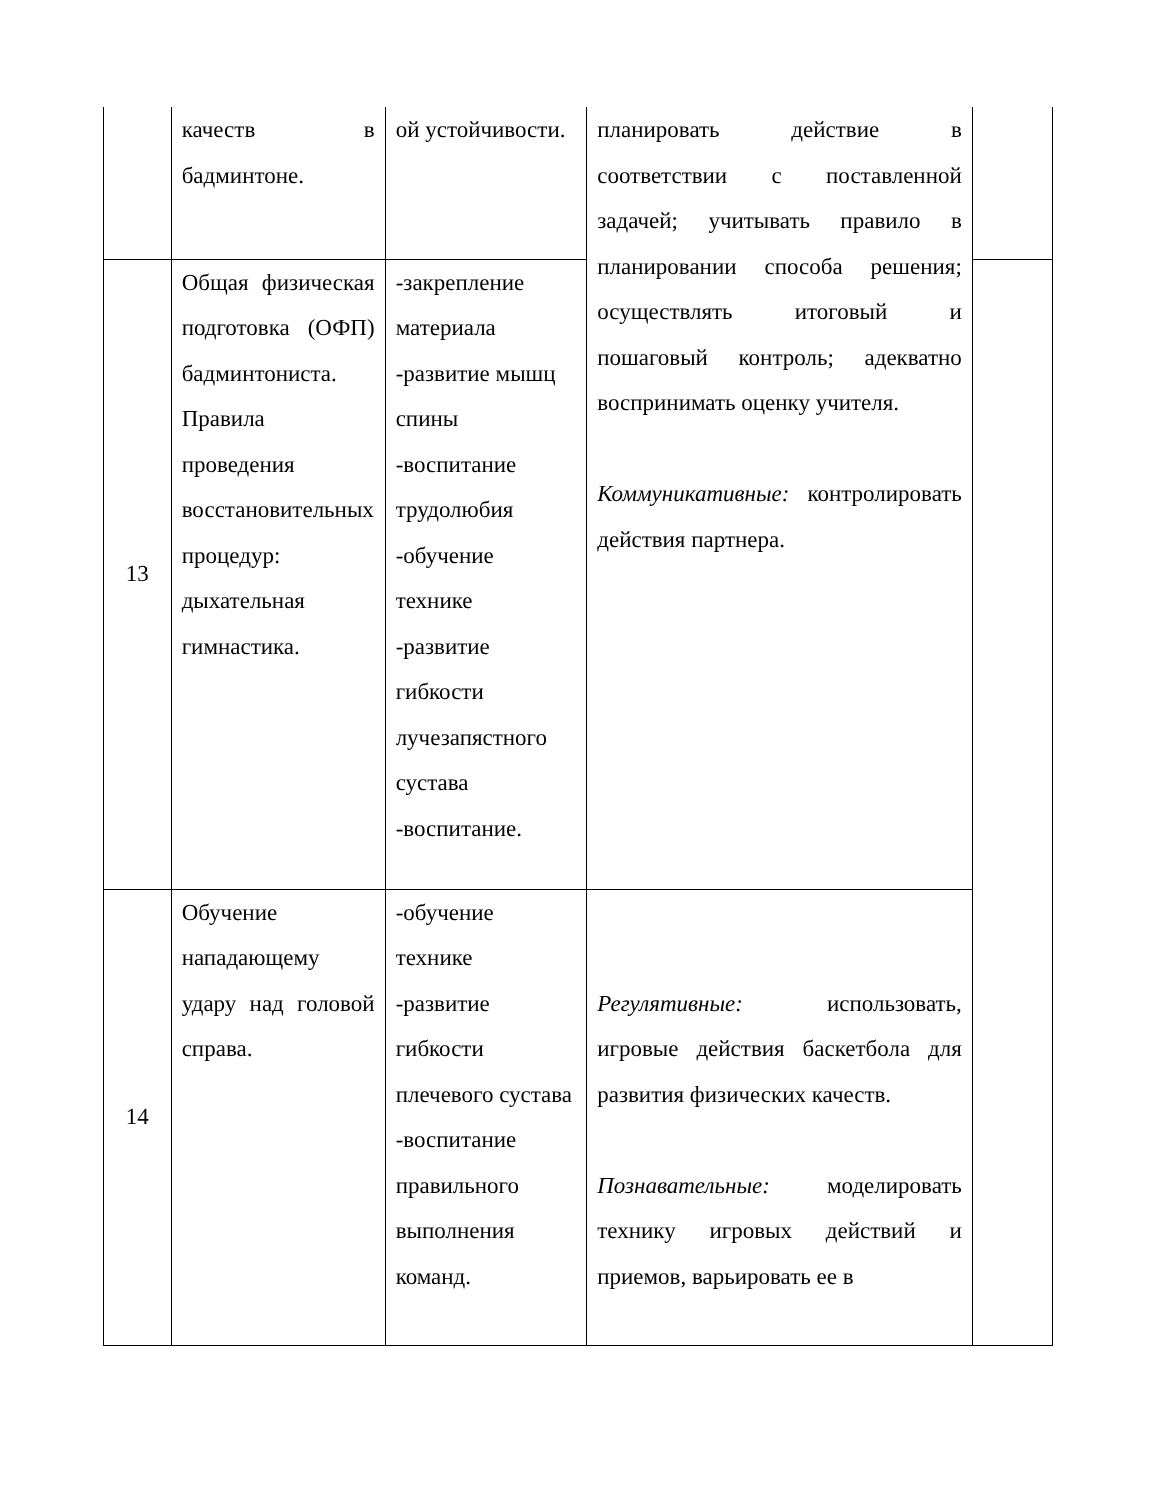| | качеств в бадминтоне. | ой устойчивости. | планировать действие в соответствии с поставленной задачей; учитывать правило в планировании способа решения; осуществлять итоговый и пошаговый контроль; адекватно воспринимать оценку учителя. Коммуникативные: контролировать действия партнера. | |
| 13 | Общая физическая подготовка (ОФП) бадминтониста. Правила проведения восстановительных процедур: дыхательная гимнастика. | -закрепление материала -развитие мышц спины -воспитание трудолюбия -обучение технике -развитие гибкости лучезапястного сустава -воспитание. | | |
| 14 | Обучение нападающему удару над головой справа. | -обучение технике -развитие гибкости плечевого сустава -воспитание правильного выполнения команд. | Регулятивные: использовать, игровые действия баскетбола для развития физических качеств. Познавательные: моделировать технику игровых действий и приемов, варьировать ее в | |